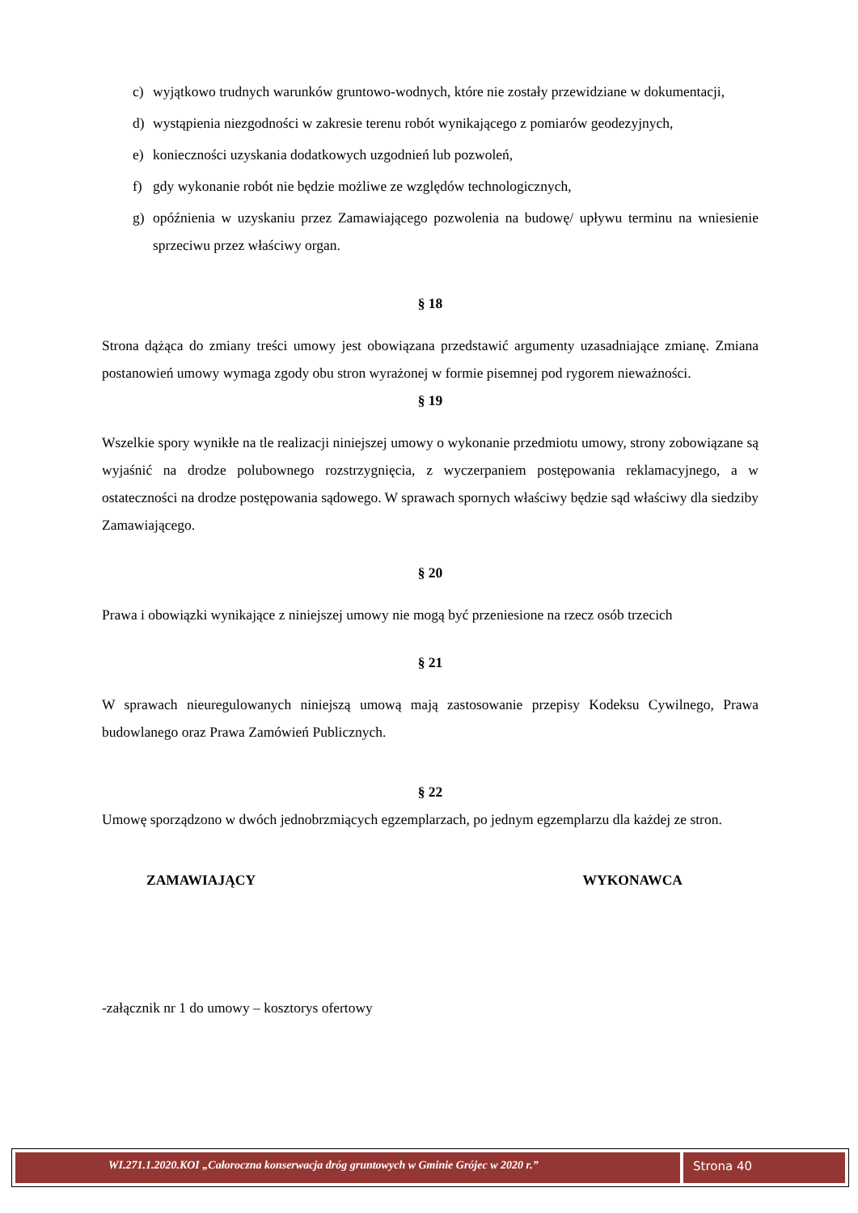c) wyjątkowo trudnych warunków gruntowo-wodnych, które nie zostały przewidziane w dokumentacji,
d) wystąpienia niezgodności w zakresie terenu robót wynikającego z pomiarów geodezyjnych,
e) konieczności uzyskania dodatkowych uzgodnień lub pozwoleń,
f) gdy wykonanie robót nie będzie możliwe ze względów technologicznych,
g) opóźnienia w uzyskaniu przez Zamawiającego pozwolenia na budowę/ upływu terminu na wniesienie sprzeciwu przez właściwy organ.
§ 18
Strona dążąca do zmiany treści umowy jest obowiązana przedstawić argumenty uzasadniające zmianę. Zmiana postanowień umowy wymaga zgody obu stron wyrażonej w formie pisemnej pod rygorem nieważności.
§ 19
Wszelkie spory wynikłe na tle realizacji niniejszej umowy o wykonanie przedmiotu umowy, strony zobowiązane są wyjaśnić na drodze polubownego rozstrzygnięcia, z wyczerpaniem postępowania reklamacyjnego, a w ostateczności na drodze postępowania sądowego. W sprawach spornych właściwy będzie sąd właściwy dla siedziby Zamawiającego.
§ 20
Prawa i obowiązki wynikające z niniejszej umowy nie mogą być przeniesione na rzecz osób trzecich
§ 21
W sprawach nieuregulowanych niniejszą umową mają zastosowanie przepisy Kodeksu Cywilnego, Prawa budowlanego oraz Prawa Zamówień Publicznych.
§ 22
Umowę sporządzono w dwóch jednobrzmiących egzemplarzach, po jednym egzemplarzu dla każdej ze stron.
ZAMAWIAJĄCY WYKONAWCA
-załącznik nr 1 do umowy – kosztorys ofertowy
WI.271.1.2020.KOI „Całoroczna konserwacja dróg gruntowych w Gminie Grójec w 2020 r.”
Strona 40